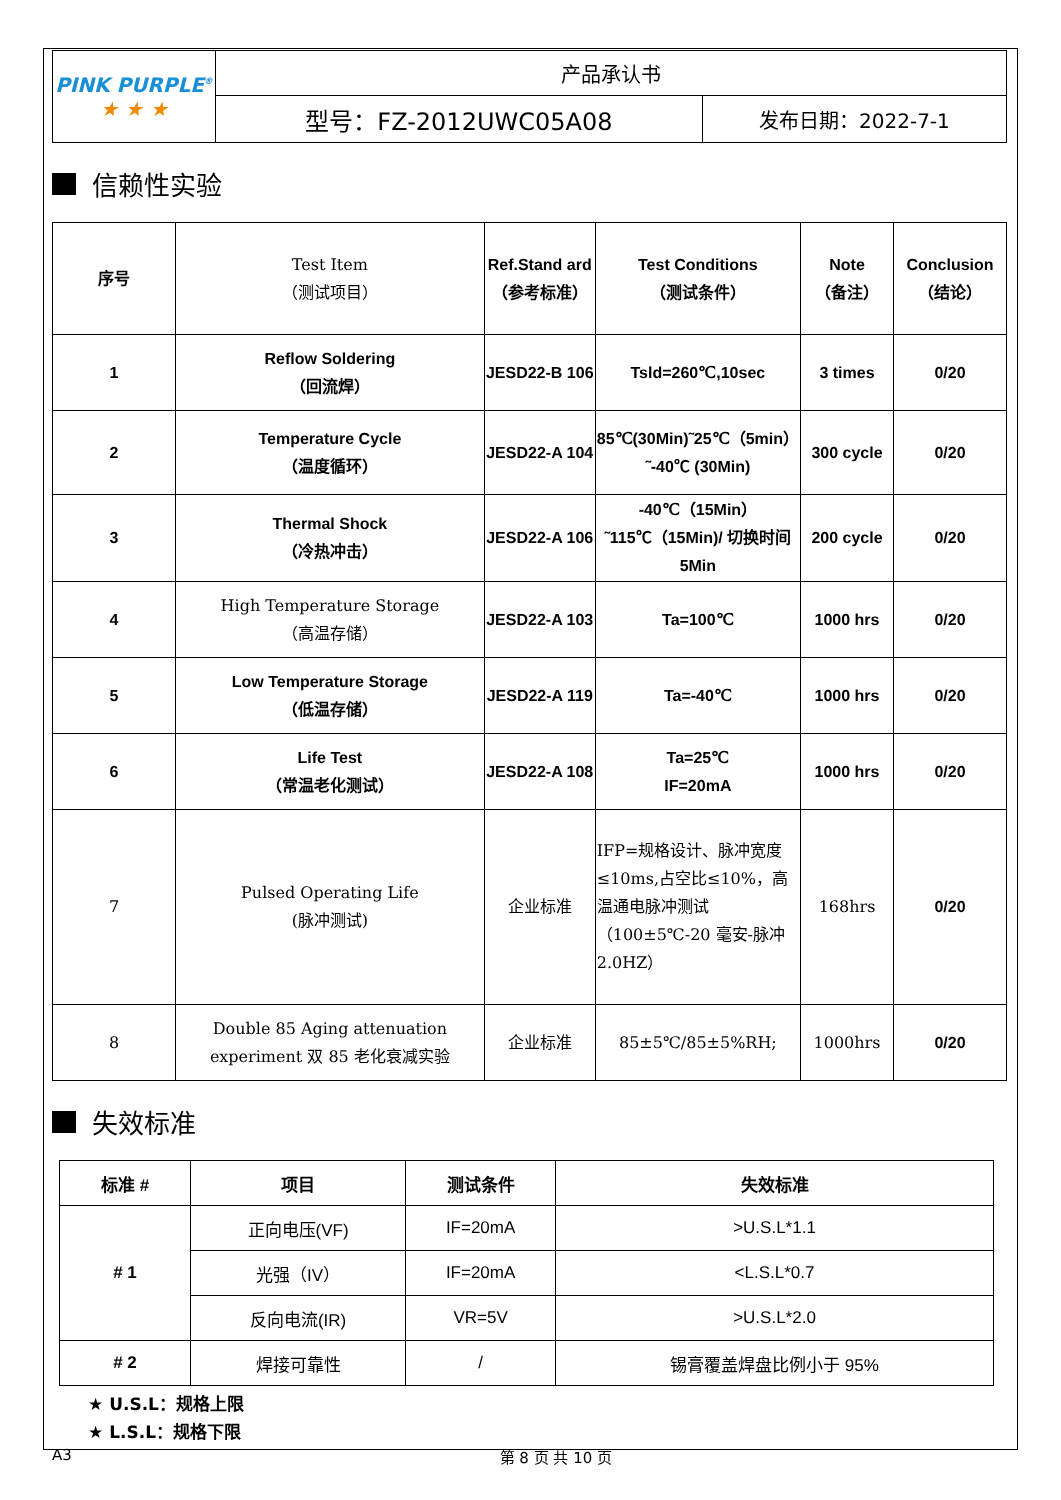| PINK PURPLE<sup>®</sup> ★ ★ ★ | 产品承认书 | |
| | 型号：FZ-2012UWC05A08 | 发布日期：2022-7-1 |
信赖性实验
| 序号 | Test Item （测试项目） | Ref.Stand ard （参考标准） | Test Conditions （测试条件） | Note （备注） | Conclusion（结论） |
| 1 | Reflow Soldering （回流焊） | JESD22-B 106 | Tsld=260℃,10sec | 3 times | 0/20 |
| 2 | Temperature Cycle （温度循环） | JESD22-A 104 | 85℃(30Min)˜25℃（5min）˜-40℃ (30Min) | 300 cycle | 0/20 |
| 3 | Thermal Shock （冷热冲击） | JESD22-A 106 | -40℃（15Min）˜115℃（15Min)/ 切换时间 5Min | 200 cycle | 0/20 |
| 4 | High Temperature Storage （高温存储） | JESD22-A 103 | Ta=100℃ | 1000 hrs | 0/20 |
| 5 | Low Temperature Storage （低温存储） | JESD22-A 119 | Ta=-40℃ | 1000 hrs | 0/20 |
| 6 | Life Test （常温老化测试） | JESD22-A 108 | Ta=25℃ IF=20mA | 1000 hrs | 0/20 |
| 7 | Pulsed Operating Life (脉冲测试) | 企业标准 | IFP=规格设计、脉冲宽度≤10ms,占空比≤10%，高温通电脉冲测试（100±5℃-20 毫安-脉冲 2.0HZ） | 168hrs | 0/20 |
| 8 | Double 85 Aging attenuation experiment 双 85 老化衰减实验 | 企业标准 | 85±5℃/85±5%RH; | 1000hrs | 0/20 |
失效标准
| 标准 # | 项目 | 测试条件 | 失效标准 |
| # 1 | 正向电压(VF) | IF=20mA | >U.S.L*1.1 |
| | 光强（IV） | IF=20mA | <L.S.L*0.7 |
| | 反向电流(IR) | VR=5V | >U.S.L*2.0 |
| # 2 | 焊接可靠性 | / | 锡膏覆盖焊盘比例小于 95% |
★ U.S.L：规格上限
★ L.S.L：规格下限
A3 第 8 页 共 10 页